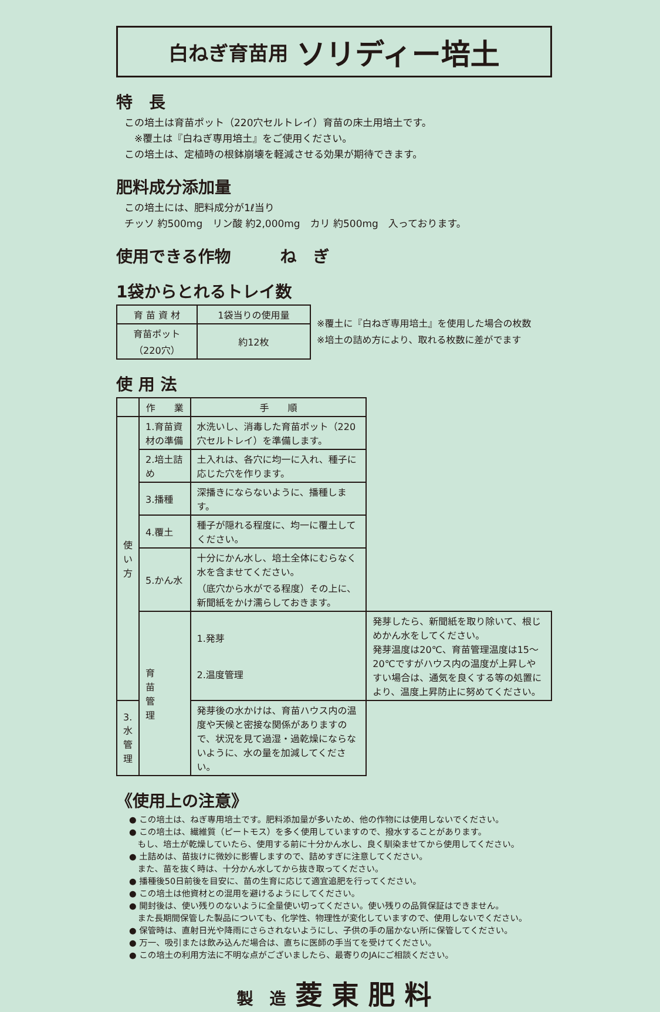白ねぎ育苗用 ソリディー培土
特　長
この培土は育苗ポット（220穴セルトレイ）育苗の床土用培土です。
　※覆土は『白ねぎ専用培土』をご使用ください。
この培土は、定植時の根鉢崩壊を軽減させる効果が期待できます。
肥料成分添加量
この培土には、肥料成分が1ℓ当り
チッソ 約500mg　リン酸 約2,000mg　カリ 約500mg　入っております。
使用できる作物　　　ね　ぎ
1袋からとれるトレイ数
| 育 苗 資 材 | 1袋当りの使用量 |
| --- | --- |
| 育苗ポット （220穴） | 約12枚 |
※覆土に『白ねぎ専用培土』を使用した場合の枚数
※培土の詰め方により、取れる枚数に差がでます
使 用 法
| | 作 業 | 手 順 | |
| 使 い 方 | 1.育苗資材の準備 | 水洗いし、消毒した育苗ポット（220穴セルトレイ）を準備します。 | |
| | 2.培土詰め | 土入れは、各穴に均一に入れ、種子に応じた穴を作ります。 | |
| | 3.播種 | 深播きにならないように、播種します。 | |
| | 4.覆土 | 種子が隠れる程度に、均一に覆土してください。 | |
| | 5.かん水 | 十分にかん水し、培土全体にむらなく水を含ませてください。 （底穴から水がでる程度）その上に、新聞紙をかけ濡らしておきます。 | |
| | 育 苗 管 理 | 1.発芽 2.温度管理 | 発芽したら、新聞紙を取り除いて、根じめかん水をしてください。 発芽温度は20℃、育苗管理温度は15～20℃ですがハウス内の温度が上昇しやすい場合は、通気を良くする等の処置により、温度上昇防止に努めてください。 |
| 3.水管理 | | 発芽後の水かけは、育苗ハウス内の温度や天候と密接な関係がありますので、状況を見て過湿・過乾燥にならないように、水の量を加減してください。 | |
《使用上の注意》
● この培土は、ねぎ専用培土です。肥料添加量が多いため、他の作物には使用しないでください。
● この培土は、繊維質（ピートモス）を多く使用していますので、撥水することがあります。
　もし、培土が乾燥していたら、使用する前に十分かん水し、良く馴染ませてから使用してください。
● 土詰めは、苗抜けに微妙に影響しますので、詰めすぎに注意してください。
　また、苗を抜く時は、十分かん水してから抜き取ってください。
● 播種後50日前後を目安に、苗の生育に応じて適宜追肥を行ってください。
● この培土は他資材との混用を避けるようにしてください。
● 開封後は、使い残りのないように全量使い切ってください。使い残りの品質保証はできません。
　また長期間保管した製品についても、化学性、物理性が変化していますので、使用しないでください。
● 保管時は、直射日光や降雨にさらされないようにし、子供の手の届かない所に保管してください。
● 万一、吸引または飲み込んだ場合は、直ちに医師の手当てを受けてください。
● この培土の利用方法に不明な点がございましたら、最寄りのJAにご相談ください。
製　造　菱 東 肥 料